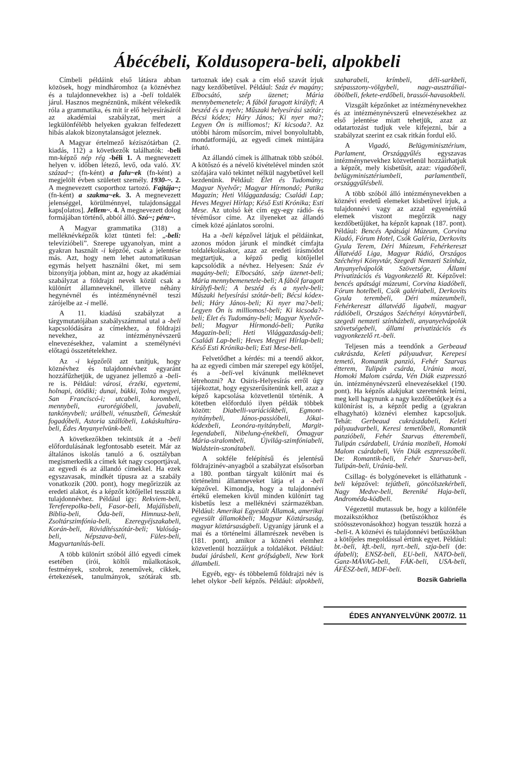Ábécébeli, Koldusopera-beli, alpokbeli
Címbeli példáink első látásra abban közösek, hogy mindhárom­hoz (a köznévhez és a tulajdonnevekhez is) a -beli toldalék járul. Hasznos megnéznünk, miként vélekedik róla a grammatika, és mit ír elő helyesírásáról az akadémiai szabályzat, mert a legkülönfélébb helyeken gyakran felfedezett hibás alakok bizonytalanságot jeleznek.
A Magyar értelmező kéziszótárban (2. kiadás, 112) a következők találhatók: -beli mn-képző nép rég -béli 1. A megnevezett helyen v. időben létező, levő, oda való. XV. század~; (fn-ként) a falu~ek (fn-ként) a megjelölt évben született személy. 1930-~. 2. A megnevezett csoporthoz tartozó. Fajtája~; (fn-ként) a szakma~ek. 3. A megnevezett jelenséggel, körülménnyel, tulajdonsággal kaps[olatos]. Jellem~. 4. A megnevezett dolog formájában történő, abból álló. Szó~; pénz~.
A Magyar grammatika (318) a melléknévképzők közt tünteti fel: „-beli: televízióbeli”. Szerepe ugyanolyan, mint a gyakran használt -i képzőé, csak a jelentése más. Azt, hogy nem lehet automatikusan egymás helyett használni őket, mi sem bizonyítja jobban, mint az, hogy az akadémiai szabályzat a földrajzi nevek közül csak a különírt államneveknél, illetve néhány hegynévnél és intézménynévnél teszi zárójelbe az -i mellé.
A 11. kiadású szabályzat a tárgymutatójában szabályszámmal utal a -beli kapcsolódására a címekhez, a földrajzi nevekhez, az intézménynévszerű elnevezésekhez, valamint a személynévi előtagú összetételekhez.
Az -i képzőről azt tanítjuk, hogy köznévhez és tulajdonnévhez egyaránt hozzáfűzhetjük, de ugyanez jellemző a -beli-re is. Például: városi, érzéki, egyetemi, holnapi, ötödiki; dunai, bükki, Tolna megyei, San Franciscó-i; utcabeli, korombeli, mennybeli, eurorégióbeli, javabeli, tankönyvbeli; urálbeli, vénuszbeli, Gémeskút fogadóbeli, Astoria szállóbeli, Lakáskultúra-beli, Édes Anyanyelvünk-beli.
A következőkben tekintsük át a -beli előfordulásának legfontosabb eseteit. Már az általános iskolás tanuló a 6. osztályban megismerkedik a címek két nagy csoportjával, az egyedi és az állandó címekkel. Ha ezek egyszavasak, mindkét típusra az a szabály vonatkozik (200. pont), hogy megőrizzük az eredeti alakot, és a képzőt kötőjellel tesszük a tulajdonnévhez. Például így: Rekviem-beli, Tereferepolka-beli, Fasor-beli, Majálisbeli, Biblia-beli, Óda-beli, Himnusz-beli, Zsoltárszimfónia-beli, Ezeregyéjszakabeli, Korán-beli, Rövidítésszótár-beli; Valóság-beli, Népszava-beli, Füles-beli, Magyartanítás-beli.
A több különírt szóból álló egyedi címek esetében (írói, költői műalkotások, festmények, szobrok, zeneművek, cikkek, értekezések, tanulmányok, szótárak stb. tartoznak ide) csak a cím első szavát írjuk nagy kezdőbetűvel. Például: Száz év magány; Elbocsátó, szép üzenet; Mária mennybemenetele; A fából faragott királyfi; A beszéd és a nyelv; Műszaki helyesírási szótár; Bécsi kódex; Háry János; Ki nyer ma?; Legyen Ön is milliomos!; Ki kicsoda?. Az utóbbi három műsorcím, mivel bonyolultabb, mondatformájú, az egyedi címek mintájára írható.
Az állandó címek is állhatnak több szóból. A kötőszó és a névelő kivételével minden szót szófajára való tekintet nélkül nagybetűvel kell kezdenünk. Például: Élet és Tudomány; Magyar Nyelvőr; Magyar Hírmondó; Patika Magazin; Heti Világgazdaság; Családi Lap; Heves Megyei Hírlap; Késő Esti Krónika; Esti Mese. Az utolsó két cím egy-egy rádió- és tévéműsor címe. Az ilyeneket az állandó címek közé ajánlatos sorolni.
Ha a -beli képzővel látjuk el példáinkat, azonos módon járunk el mindkét címfajta toldalékolásakor, azaz az eredeti írásmódot megtartjuk, a képző pedig kötőjellel kapcsolódik a névhez. Helyesen: Száz év magány-beli; Elbocsátó, szép üzenet-beli; Mária mennybemenetele-beli; A fából faragott királyfi-beli; A beszéd és a nyelv-beli; Műszaki helyesírási szótár-beli; Bécsi kódex-beli; Háry János-beli; Ki nyer ma?-beli; Legyen Ön is milliomos!-beli; Ki kicsoda?-beli; Élet és Tudomány-beli; Magyar Nyelvőr-beli; Magyar Hírmondó-beli; Patika Magazin-beli; Heti Világgazdaság-beli; Családi Lap-beli; Heves Megyei Hírlap-beli; Késő Esti Krónika-beli; Esti Mese-beli.
Felvetődhet a kérdés: mi a teendő akkor, ha az egyedi címben már szerepel egy kötőjel, és a -beli-vel kívánunk melléknevet létrehozni? Az Osiris-Helyesírás erről úgy tájékoztat, hogy egyszerűsítenünk kell, azaz a képző kapcsolása közvetlenül történik. A kötetben előforduló ilyen példák többek között: Diabelli-variációkbeli, Egmont-nyitánybeli, János-passióbeli, Jókai-kódexbeli, Leonóra-nyitánybeli, Margit-legendabeli, Nibelung-énekbeli, Ómagyar Mária-siralombeli, Újvilág-szimfóniabeli, Waldstein-szonátabeli.
A sokféle felépítésű és jelentésű földrajzinév-anyagból a szabályzat elsősorban a 180. pontban tárgyalt különírt mai és történelmi államneveket látja el a -beli képzővel. Kimondja, hogy a tulajdonnévi értékű elemeken kívül minden különírt tag kisbetűs lesz a melléknévi származékban. Például: Amerikai Egyesült Államok, amerikai egyesült államokbeli; Magyar Köztársaság, magyar köztársaságbeli. Ugyanígy járunk el a mai és a történelmi államrészek nevében is (181. pont), amikor a köznévi elemhez közvetlenül hozzáírjuk a toldalékot. Például: budai járásbeli, Kent grófságbeli, New York állambeli.
Egyéb, egy- és többelemű földrajzi név is lehet olykor -beli képzős. Például: alpokbeli, szaharabeli, krímbeli, déli-sarkbeli, szépasszony-völgybeli, nagy-ausztráliai-öbölbeli, fekete-erdőbeli, brassói-havasokbeli.
Vizsgált képzőnket az intézménynevekhez és az intézménynévszerű elnevezésekhez az első jelentése miatt tehetjük, azaz az odatartozást tudjuk vele kifejezni, bár a szabályzat szerint ez csak ritkán fordul elő.
A Vigadó, Belügyminisztérium, Parlament, Országgyűlés egyszavas intézménynevekhez közvetlenül hozzáírhatjuk a képzőt, mely kisbetűsít, azaz: vigadóbeli, belügyminisztériumbeli, parlamentbeli, országgyűlésbeli.
A több szóból álló intézménynevekben a köznévi eredetű elemeket kisbetűvel írjuk, a tulajdonnévi vagy az azzal egyenértékű elemek viszont megőrzik nagy kezdőbetűjüket, ha képzőt kapnak (187. pont). Például: Bencés Apátsági Múzeum, Corvina Kiadó, Fórum Hotel, Csók Galéria, Derkovits Gyula Terem, Déri Múzeum, Fehérkereszt Állatvédő Liga, Magyar Rádió, Országos Széchényi Könyvtár, Szegedi Nemzeti Színház, Anyanyelvápolók Szövetsége, Állami Privatizációs és Vagyonkezelő Rt. Képzővel: bencés apátsági múzeumi, Corvina kiadóbeli, Fórum hotelbeli, Csók galériabeli, Derkovits Gyula terembeli, Déri múzeumbeli, Fehérkereszt állatvédő ligabeli, magyar rádióbeli, Országos Széchényi könyvtárbeli, szegedi nemzeti színházbeli, anyanyelvápolók szövetségebeli, állami privatizációs és vagyonkezelő rt.-beli.
Teljesen más a teendőnk a Gerbeaud cukrászda, Keleti pályaudvar, Kerepesi temető, Romantik panzió, Fehér Szarvas étterem, Tulipán csárda, Uránia mozi, Homoki Malom csárda, Vén Diák eszpresszó ún. intézménynévszerű elnevezésekkel (190. pont). Ha képzős alakjukat szeretnénk leírni, meg kell hagynunk a nagy kezdőbetű(ke)t és a különírást is, a képzőt pedig a (gyakran elhagyható) köznévi elemhez kapcsoljuk. Tehát: Gerbeaud cukrászdabeli, Keleti pályaudvarbeli, Keresi temetőbeli, Romantik panzióbeli, Fehér Szarvas étterembeli, Tulipán csárdabeli, Uránia mozibeli, Homoki Malom csárdabeli, Vén Diák eszpresszóbeli. De: Romantik-beli, Fehér Szarvas-beli, Tulipán-beli, Uránia-beli.
Csillag- és bolygóneveket is elláthatunk -beli képzővel: tejútbeli, göncölszekérbeli, Nagy Medve-beli, Bereniké Haja-beli, Androméda-ködbeli.
Végezetül mutassuk be, hogy a különféle mozaikszókhoz (betűszókhoz és szóösszevonásokhoz) hogyan tesszük hozzá a -beli-t. A köznévi és tulajdonnévi betűszókban a kötőjeles megoldással értünk egyet. Például: bt.-beli, kft.-beli, nyrt.-beli, szja-beli (de: áfabeli); ENSZ-beli, EU-beli, NATO-beli, Ganz-MÁVAG-beli, FÁK-beli, USA-beli, ÁFÉSZ-beli, MDF-beli.
Bozsik Gabriella
ÉDES ANYANYELVÜNK 2007/2. 11